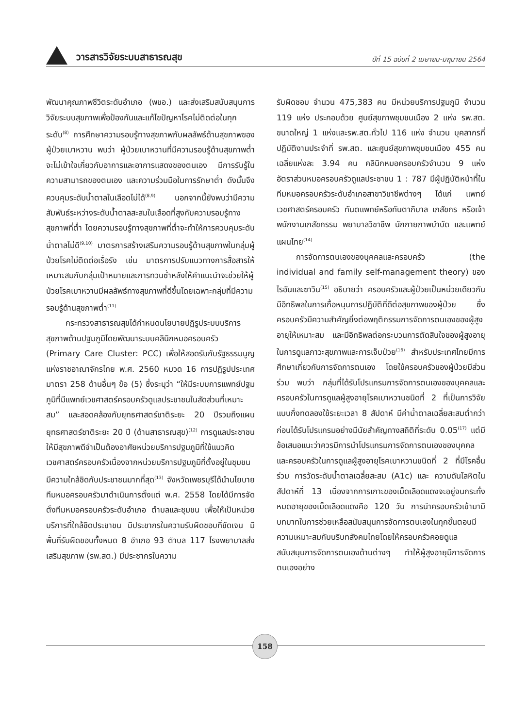วารสารวิจัยระบบสาธารณสุข
ปีที่ 15 ฉบับที่ 2 เมษายน-มิถุนายน 2564
พัฒนาคุณภาพชีวิตระดับอำเภอ (พชอ.) และส่งเสริมสนับสนุนการวิจัยระบบสุขภาพเพื่อป้องกันและแก้ไขปัญหาโรคไม่ติดต่อในทุกระดับ<sup>(8)</sup> การศึกษาความรอบรู้ทางสุขภาพกับผลลัพธ์ด้านสุขภาพของผู้ป่วยเบาหวาน พบว่า ผู้ป่วยเบาหวานที่มีความรอบรู้ด้านสุขภาพต่ำจะไม่เข้าใจเกี่ยวกับอาการและอาการแสดงของตนเอง มีการรับรู้ในความสามารถของตนเอง และความร่วมมือในการรักษาต่ำ ดังนั้นจึงควบคุมระดับน้ำตาลในเลือดไม่ได้<sup>(8,9)</sup> นอกจากนี้ยังพบว่ามีความสัมพันธ์ระหว่างระดับน้ำตาลสะสมในเลือดที่สูงกับความรอบรู้ทางสุขภาพที่ต่ำ โดยความรอบรู้ทางสุขภาพที่ต่ำจะทำให้การควบคุมระดับน้ำตาลไม่ดี<sup>(9,10)</sup> มาตรการสร้างเสริมความรอบรู้ด้านสุขภาพในกลุ่มผู้ป่วยโรคไม่ติดต่อเรื้อรัง เช่น มาตรการปรับแนวทางการสื่อสารให้เหมาะสมกับกลุ่มเป้าหมายและการทวนซ้ำหลังให้คำแนะนำจะช่วยให้ผู้ป่วยโรคเบาหวานมีผลลัพธ์ทางสุขภาพที่ดีขึ้นโดยเฉพาะกลุ่มที่มีความรอบรู้ด้านสุขภาพต่ำ<sup>(11)</sup>
กระทรวงสาธารณสุขได้กำหนดนโยบายปฏิรูประบบบริการสุขภาพด้านปฐมภูมิโดยพัฒนาระบบคลินิกหมอครอบครัว (Primary Care Cluster: PCC) เพื่อให้สอดรับกับรัฐธรรมนูญแห่งราชอาณาจักรไทย พ.ศ. 2560 หมวด 16 การปฏิรูปประเทศ มาตรา 258 ด้านอื่นๆ ข้อ (5) ซึ่งระบุว่า “ให้มีระบบการแพทย์ปฐมภูมิที่มีแพทย์เวชศาสตร์ครอบครัวดูแลประชาชนในสัดส่วนที่เหมาะสม” และสอดคล้องกับยุทธศาสตร์ชาติระยะ 20 ปีรวมถึงแผนยุทธศาสตร์ชาติระยะ 20 ปี (ด้านสาธารณสุข)<sup>(12)</sup> การดูแลประชาชนให้มีสุขภาพดีจำเป็นต้องอาศัยหน่วยบริการปฐมภูมิที่ใช้แนวคิดเวชศาสตร์ครอบครัวเนื่องจากหน่วยบริการปฐมภูมิที่ตั้งอยู่ในชุมชนมีความใกล้ชิดกับประชาชนมากที่สุด<sup>(13)</sup> จังหวัดเพชรบุรีได้นำนโยบายทีมหมอครอบครัวมาดำเนินการตั้งแต่ พ.ศ. 2558 โดยได้มีการจัดตั้งทีมหมอครอบครัวระดับอำเภอ ตำบลและชุมชน เพื่อให้เป็นหน่วยบริการที่ใกล้ชิดประชาชน มีประชากรในความรับผิดชอบที่ชัดเจน มีพื้นที่รับผิดชอบทั้งหมด 8 อำเภอ 93 ตำบล 117 โรงพยาบาลส่งเสริมสุขภาพ (รพ.สต.) มีประชากรในความ
รับผิดชอบ จำนวน 475,383 คน มีหน่วยบริการปฐมภูมิ จำนวน 119 แห่ง ประกอบด้วย ศูนย์สุขภาพชุมชนเมือง 2 แห่ง รพ.สต. ขนาดใหญ่ 1 แห่งและรพ.สต.ทั่วไป 116 แห่ง จำนวน บุคลากรที่ปฏิบัติงานประจำที่ รพ.สต. และศูนย์สุขภาพชุมชนเมือง 455 คน เฉลี่ยแห่งละ 3.94 คน คลินิกหมอครอบครัวจำนวน 9 แห่ง อัตราส่วนหมอครอบครัวดูแลประชาชน 1 : 787 มีผู้ปฏิบัติหน้าที่ในทีมหมอครอบครัวระดับอำเภอสาขาวิชาชีพต่างๆ ได้แก่ แพทย์เวชศาสตร์ครอบครัว ทันตแพทย์หรือทันตาภิบาล เภสัชกร หรือเจ้าพนักงานเภสัชกรรม พยาบาลวิชาชีพ นักกายภาพบำบัด และแพทย์แผนไทย<sup>(14)</sup>
การจัดการตนเองของบุคคลและครอบครัว (the individual and family self-management theory) ของไรอันและซาวิน<sup>(15)</sup> อธิบายว่า ครอบครัวและผู้ป่วยเป็นหน่วยเดียวกัน มีอิทธิพลในการเกื้อหนุนการปฏิบัติที่ดีต่อสุขภาพของผู้ป่วย ซึ่งครอบครัวมีความสำคัญยิ่งต่อพฤติกรรมการจัดการตนเองของผู้สูงอายุให้เหมาะสม และมีอิทธิพลต่อกระบวนการตัดสินใจของผู้สูงอายุ ในการดูแลภาวะสุขภาพและการเจ็บป่วย<sup>(16)</sup> สำหรับประเทศไทยมีการศึกษาเกี่ยวกับการจัดการตนเอง โดยใช้ครอบครัวของผู้ป่วยมีส่วนร่วม พบว่า กลุ่มที่ได้รับโปรแกรมการจัดการตนเองของบุคคลและครอบครัวในการดูแลผู้สูงอายุโรคเบาหวานชนิดที่ 2 ที่เป็นการวิจัยแบบกึ่งทดลองใช้ระยะเวลา 8 สัปดาห์ มีค่าน้ำตาลเฉลี่ยสะสมต่ำกว่าก่อนได้รับโปรแกรมอย่างมีนัยสำคัญทางสถิติที่ระดับ 0.05<sup>(17)</sup> แต่มีข้อเสนอแนะว่าควรมีการนำโปรแกรมการจัดการตนเองของบุคคลและครอบครัวในการดูแลผู้สูงอายุโรคเบาหวานชนิดที่ 2 ที่มีโรคอื่นร่วม การวัดระดับน้ำตาลเฉลี่ยสะสม (A1c) และ ความดันโลหิตในสัปดาห์ที่ 13 เนื่องจากการเกาะของเม็ดเลือดแดงจะอยู่จนกระทั่งหมดอายุของเม็ดเลือดแดงคือ 120 วัน การนำครอบครัวเข้ามามีบทบาทในการช่วยเหลือสนับสนุนการจัดการตนเองในทุกขั้นตอนมีความเหมาะสมกับบริบทสังคมไทยโดยให้ครอบครัวคอยดูแลสนับสนุนการจัดการตนเองด้านต่างๆ ทำให้ผู้สูงอายุมีการจัดการตนเองอย่าง
158